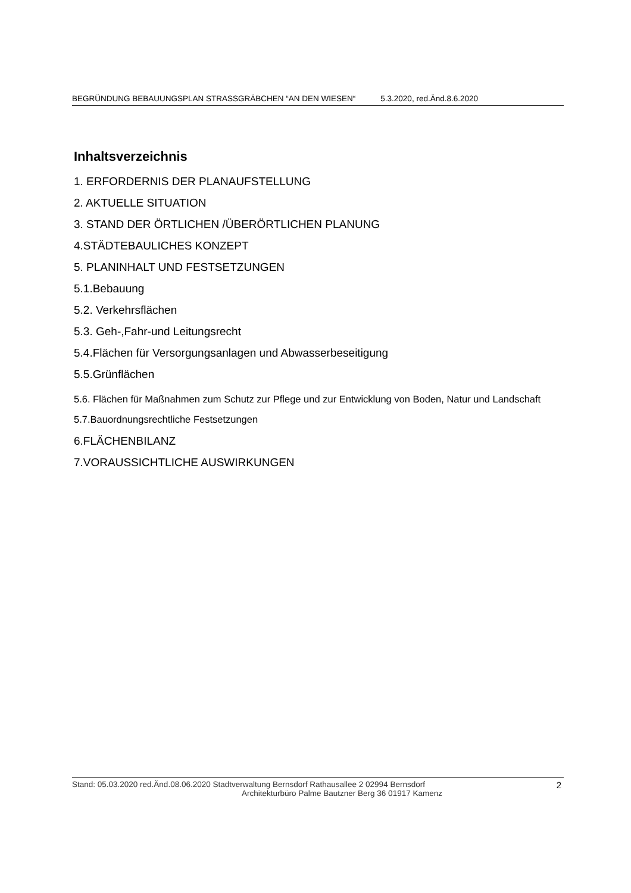BEGRÜNDUNG BEBAUUNGSPLAN STRASSGRÄBCHEN “AN DEN WIESEN“ 5.3.2020, red.Änd.8.6.2020
Inhaltsverzeichnis
1. ERFORDERNIS DER PLANAUFSTELLUNG
2. AKTUELLE SITUATION
3. STAND DER ÖRTLICHEN /ÜBERÖRTLICHEN PLANUNG
4.STÄDTEBAULICHES KONZEPT
5. PLANINHALT UND FESTSETZUNGEN
5.1.Bebauung
5.2. Verkehrsflächen
5.3. Geh-,Fahr-und Leitungsrecht
5.4.Flächen für Versorgungsanlagen und Abwasserbeseitigung
5.5.Grünflächen
5.6. Flächen für Maßnahmen zum Schutz zur Pflege und zur Entwicklung von Boden, Natur und Landschaft
5.7.Bauordnungsrechtliche Festsetzungen
6.FLÄCHENBILANZ
7.VORAUSSICHTLICHE AUSWIRKUNGEN
Stand: 05.03.2020 red.Änd.08.06.2020 Stadtverwaltung Bernsdorf Rathausallee 2 02994 Bernsdorf
Architekturbüro Palme Bautzner Berg 36 01917 Kamenz
2